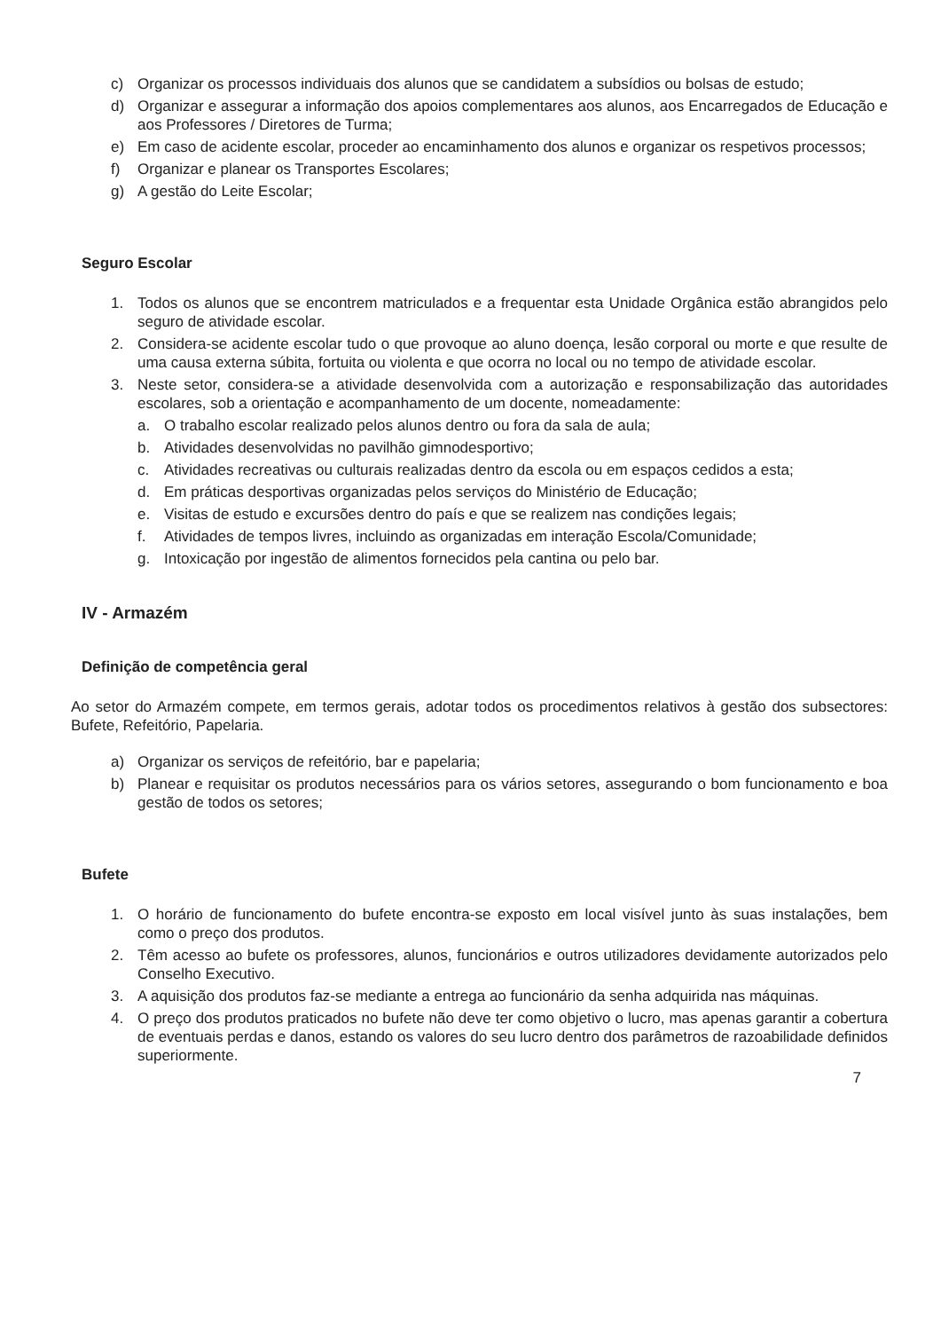c) Organizar os processos individuais dos alunos que se candidatem a subsídios ou bolsas de estudo;
d) Organizar e assegurar a informação dos apoios complementares aos alunos, aos Encarregados de Educação e aos Professores / Diretores de Turma;
e) Em caso de acidente escolar, proceder ao encaminhamento dos alunos e organizar os respetivos processos;
f) Organizar e planear os Transportes Escolares;
g) A gestão do Leite Escolar;
Seguro Escolar
1. Todos os alunos que se encontrem matriculados e a frequentar esta Unidade Orgânica estão abrangidos pelo seguro de atividade escolar.
2. Considera-se acidente escolar tudo o que provoque ao aluno doença, lesão corporal ou morte e que resulte de uma causa externa súbita, fortuita ou violenta e que ocorra no local ou no tempo de atividade escolar.
3. Neste setor, considera-se a atividade desenvolvida com a autorização e responsabilização das autoridades escolares, sob a orientação e acompanhamento de um docente, nomeadamente:
a. O trabalho escolar realizado pelos alunos dentro ou fora da sala de aula;
b. Atividades desenvolvidas no pavilhão gimnodesportivo;
c. Atividades recreativas ou culturais realizadas dentro da escola ou em espaços cedidos a esta;
d. Em práticas desportivas organizadas pelos serviços do Ministério de Educação;
e. Visitas de estudo e excursões dentro do país e que se realizem nas condições legais;
f. Atividades de tempos livres, incluindo as organizadas em interação Escola/Comunidade;
g. Intoxicação por ingestão de alimentos fornecidos pela cantina ou pelo bar.
IV - Armazém
Definição de competência geral
Ao setor do Armazém compete, em termos gerais, adotar todos os procedimentos relativos à gestão dos subsectores: Bufete, Refeitório, Papelaria.
a) Organizar os serviços de refeitório, bar e papelaria;
b) Planear e requisitar os produtos necessários para os vários setores, assegurando o bom funcionamento e boa gestão de todos os setores;
Bufete
1. O horário de funcionamento do bufete encontra-se exposto em local visível junto às suas instalações, bem como o preço dos produtos.
2. Têm acesso ao bufete os professores, alunos, funcionários e outros utilizadores devidamente autorizados pelo Conselho Executivo.
3. A aquisição dos produtos faz-se mediante a entrega ao funcionário da senha adquirida nas máquinas.
4. O preço dos produtos praticados no bufete não deve ter como objetivo o lucro, mas apenas garantir a cobertura de eventuais perdas e danos, estando os valores do seu lucro dentro dos parâmetros de razoabilidade definidos superiormente.
7